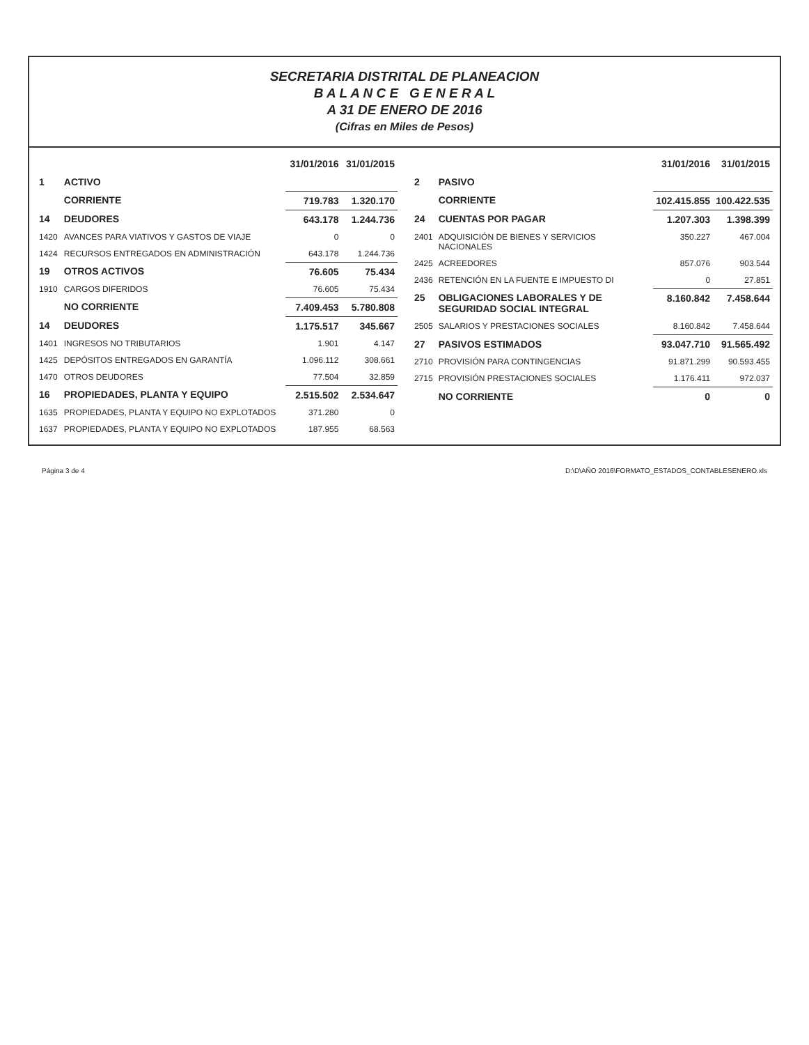SECRETARIA DISTRITAL DE PLANEACION
B A L A N C E G E N E R A L
A 31 DE ENERO DE 2016
(Cifras en Miles de Pesos)
| | | 31/01/2016 | 31/01/2015 |
| --- | --- | --- | --- |
| 1 | ACTIVO | | |
| | CORRIENTE | 719.783 | 1.320.170 |
| 14 | DEUDORES | 643.178 | 1.244.736 |
| 1420 | AVANCES PARA VIATIVOS Y GASTOS DE VIAJE | 0 | 0 |
| 1424 | RECURSOS ENTREGADOS EN ADMINISTRACIÓN | 643.178 | 1.244.736 |
| 19 | OTROS ACTIVOS | 76.605 | 75.434 |
| 1910 | CARGOS DIFERIDOS | 76.605 | 75.434 |
| | NO CORRIENTE | 7.409.453 | 5.780.808 |
| 14 | DEUDORES | 1.175.517 | 345.667 |
| 1401 | INGRESOS NO TRIBUTARIOS | 1.901 | 4.147 |
| 1425 | DEPÓSITOS ENTREGADOS EN GARANTÍA | 1.096.112 | 308.661 |
| 1470 | OTROS DEUDORES | 77.504 | 32.859 |
| 16 | PROPIEDADES, PLANTA Y EQUIPO | 2.515.502 | 2.534.647 |
| 1635 | PROPIEDADES, PLANTA Y EQUIPO NO EXPLOTADOS | 371.280 | 0 |
| 1637 | PROPIEDADES, PLANTA Y EQUIPO NO EXPLOTADOS | 187.955 | 68.563 |
| | | 31/01/2016 | 31/01/2015 |
| --- | --- | --- | --- |
| 2 | PASIVO | | |
| | CORRIENTE | 102.415.855 | 100.422.535 |
| 24 | CUENTAS POR PAGAR | 1.207.303 | 1.398.399 |
| 2401 | ADQUISICIÓN DE BIENES Y SERVICIOS NACIONALES | 350.227 | 467.004 |
| 2425 | ACREEDORES | 857.076 | 903.544 |
| 2436 | RETENCIÓN EN LA FUENTE E IMPUESTO DI | 0 | 27.851 |
| 25 | OBLIGACIONES LABORALES Y DE SEGURIDAD SOCIAL INTEGRAL | 8.160.842 | 7.458.644 |
| 2505 | SALARIOS Y PRESTACIONES SOCIALES | 8.160.842 | 7.458.644 |
| 27 | PASIVOS ESTIMADOS | 93.047.710 | 91.565.492 |
| 2710 | PROVISIÓN PARA CONTINGENCIAS | 91.871.299 | 90.593.455 |
| 2715 | PROVISIÓN PRESTACIONES SOCIALES | 1.176.411 | 972.037 |
| | NO CORRIENTE | 0 | 0 |
Página 3 de 4 D:\D\AÑO 2016\FORMATO_ESTADOS_CONTABLESENERO.xls